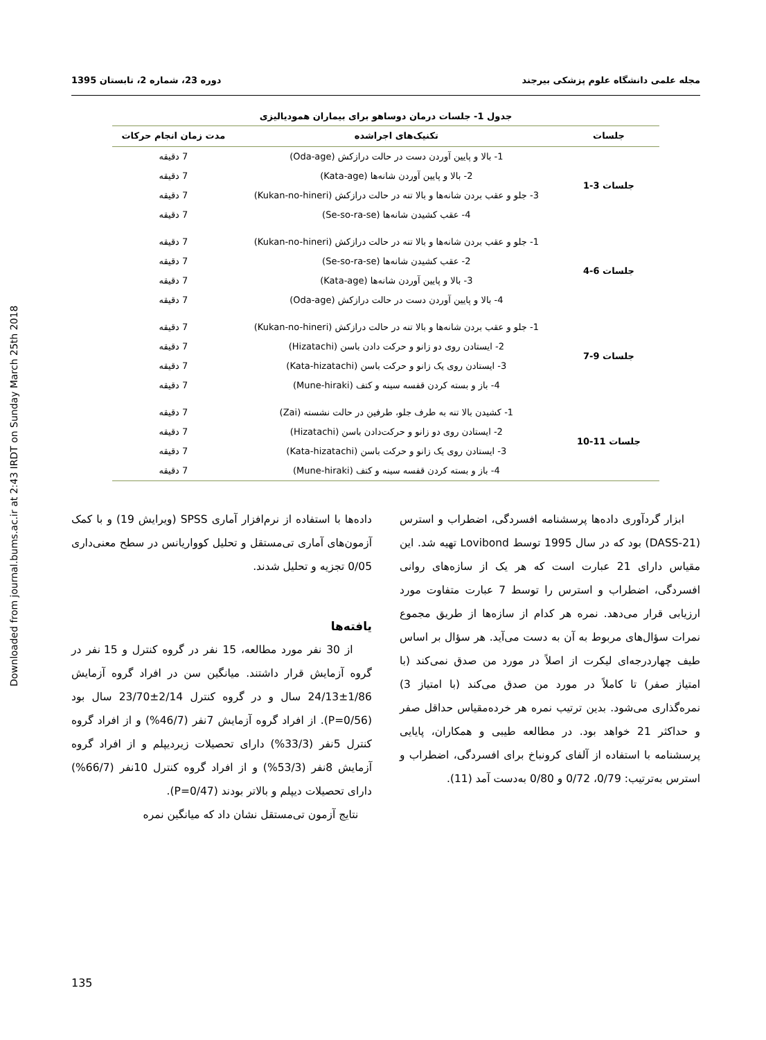Downloaded from journal.bums.ac.ir at 2:43 IRDT on Sunday March 25th 2018
مجله علمی دانشگاه علوم پزشکی بیرجند دوره 23، شماره 2، تابستان 1395
جدول 1- جلسات درمان دوساهو برای بیماران همودیالیزی
| جلسات | تکنیک‌های اجراشده | مدت زمان انجام حرکات |
| --- | --- | --- |
| جلسات 3-1 | 1- بالا و پایین آوردن دست در حالت درازکش (Oda-age) | 7 دقیقه |
| | 2- بالا و پایین آوردن شانه‌ها (Kata-age) | 7 دقیقه |
| | 3- جلو و عقب بردن شانه‌ها و بالا تنه در حالت درازکش (Kukan-no-hineri) | 7 دقیقه |
| | 4- عقب کشیدن شانه‌ها (Se-so-ra-se) | 7 دقیقه |
| جلسات 6-4 | 1- جلو و عقب بردن شانه‌ها و بالا تنه در حالت درازکش (Kukan-no-hineri) | 7 دقیقه |
| | 2- عقب کشیدن شانه‌ها (Se-so-ra-se) | 7 دقیقه |
| | 3- بالا و پایین آوردن شانه‌ها (Kata-age) | 7 دقیقه |
| | 4- بالا و پایین آوردن دست در حالت درازکش (Oda-age) | 7 دقیقه |
| جلسات 9-7 | 1- جلو و عقب بردن شانه‌ها و بالا تنه در حالت درازکش (Kukan-no-hineri) | 7 دقیقه |
| | 2- ایستادن روی دو زانو و حرکت دادن باسن (Hizatachi) | 7 دقیقه |
| | 3- ایستادن روی یک زانو و حرکت باسن (Kata-hizatachi) | 7 دقیقه |
| | 4- باز و بسته کردن قفسه سینه و کتف (Mune-hiraki) | 7 دقیقه |
| جلسات 11-10 | 1- کشیدن بالا تنه به طرف جلو، طرفین در حالت نشسته (Zai) | 7 دقیقه |
| | 2- ایستادن روی دو زانو و حرکت‌دادن باسن (Hizatachi) | 7 دقیقه |
| | 3- ایستادن روی یک زانو و حرکت باسن (Kata-hizatachi) | 7 دقیقه |
| | 4- باز و بسته کردن قفسه سینه و کتف (Mune-hiraki) | 7 دقیقه |
ابزار گردآوری داده‌ها پرسشنامه افسردگی، اضطراب و استرس (DASS-21) بود که در سال 1995 توسط Lovibond تهیه شد. این مقیاس دارای 21 عبارت است که هر یک از سازه‌های روانی افسردگی، اضطراب و استرس را توسط 7 عبارت متفاوت مورد ارزیابی قرار می‌دهد. نمره هر کدام از سازه‌ها از طریق مجموع نمرات سؤال‌های مربوط به آن به دست می‌آید. هر سؤال بر اساس طیف چهاردرجه‌ای لیکرت از اصلاً در مورد من صدق نمی‌کند (با امتیاز صفر) تا کاملاً در مورد من صدق می‌کند (با امتیاز 3) نمره‌گذاری می‌شود. بدین ترتیب نمره هر خرده‌مقیاس حداقل صفر و حداکثر 21 خواهد بود. در مطالعه طیبی و همکاران، پایایی پرسشنامه با استفاده از آلفای کرونباخ برای افسردگی، اضطراب و استرس به‌ترتیب: 0/79، 0/72 و 0/80 به‌دست آمد (11).
داده‌ها با استفاده از نرم‌افزار آماری SPSS (ویرایش 19) و با کمک آزمون‌های آماری تی‌مستقل و تحلیل کوواریانس در سطح معنی‌داری 0/05 تجزیه و تحلیل شدند.
یافته‌ها
از 30 نفر مورد مطالعه، 15 نفر در گروه کنترل و 15 نفر در گروه آزمایش قرار داشتند. میانگین سن در افراد گروه آزمایش 1/86±24/13 سال و در گروه کنترل 2/14±23/70 سال بود (P=0/56). از افراد گروه آزمایش 7نفر (46/7%) و از افراد گروه کنترل 5نفر (33/3%) دارای تحصیلات زیردیپلم و از افراد گروه آزمایش 8نفر (53/3%) و از افراد گروه کنترل 10نفر (66/7%) دارای تحصیلات دیپلم و بالاتر بودند (P=0/47).
نتایج آزمون تی‌مستقل نشان داد که میانگین نمره
135